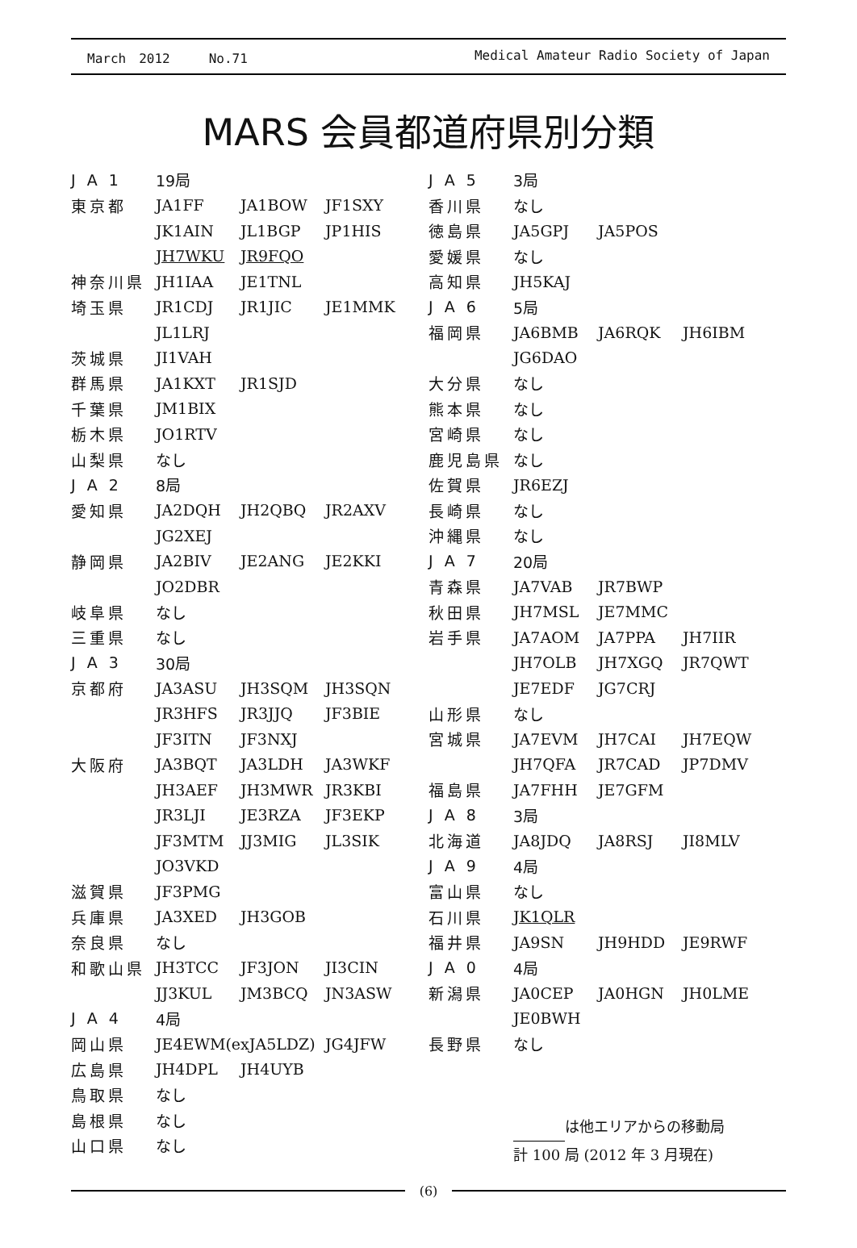March　2012　　　No.71 Medical Amateur Radio Society of Japan
MARS 会員都道府県別分類
| J A 1 | 19局 | | |
| 東京都 | JA1FF | JA1BOW | JF1SXY |
| | JK1AIN | JL1BGP | JP1HIS |
| | JH7WKU | JR9FQO | |
| 神奈川県 | JH1IAA | JE1TNL | |
| 埼玉県 | JR1CDJ | JR1JIC | JE1MMK |
| | JL1LRJ | | |
| 茨城県 | JI1VAH | | |
| 群馬県 | JA1KXT | JR1SJD | |
| 千葉県 | JM1BIX | | |
| 栃木県 | JO1RTV | | |
| 山梨県 | なし | | |
| J A 2 | 8局 | | |
| 愛知県 | JA2DQH | JH2QBQ | JR2AXV |
| | JG2XEJ | | |
| 静岡県 | JA2BIV | JE2ANG | JE2KKI |
| | JO2DBR | | |
| 岐阜県 | なし | | |
| 三重県 | なし | | |
| J A 3 | 30局 | | |
| 京都府 | JA3ASU | JH3SQM | JH3SQN |
| | JR3HFS | JR3JJQ | JF3BIE |
| | JF3ITN | JF3NXJ | |
| 大阪府 | JA3BQT | JA3LDH | JA3WKF |
| | JH3AEF | JH3MWR | JR3KBI |
| | JR3LJI | JE3RZA | JF3EKP |
| | JF3MTM | JJ3MIG | JL3SIK |
| | JO3VKD | | |
| 滋賀県 | JF3PMG | | |
| 兵庫県 | JA3XED | JH3GOB | |
| 奈良県 | なし | | |
| 和歌山県 | JH3TCC | JF3JON | JI3CIN |
| | JJ3KUL | JM3BCQ | JN3ASW |
| J A 4 | 4局 | | |
| 岡山県 | JE4EWM(exJA5LDZ) | | JG4JFW |
| 広島県 | JH4DPL | JH4UYB | |
| 鳥取県 | なし | | |
| 島根県 | なし | | |
| 山口県 | なし | | |
| J A 5 | 3局 | | |
| 香川県 | なし | | |
| 徳島県 | JA5GPJ | JA5POS | |
| 愛媛県 | なし | | |
| 高知県 | JH5KAJ | | |
| J A 6 | 5局 | | |
| 福岡県 | JA6BMB | JA6RQK | JH6IBM |
| | JG6DAO | | |
| 大分県 | なし | | |
| 熊本県 | なし | | |
| 宮崎県 | なし | | |
| 鹿児島県 | なし | | |
| 佐賀県 | JR6EZJ | | |
| 長崎県 | なし | | |
| 沖縄県 | なし | | |
| J A 7 | 20局 | | |
| 青森県 | JA7VAB | JR7BWP | |
| 秋田県 | JH7MSL | JE7MMC | |
| 岩手県 | JA7AOM | JA7PPA | JH7IIR |
| | JH7OLB | JH7XGQ | JR7QWT |
| | JE7EDF | JG7CRJ | |
| 山形県 | なし | | |
| 宮城県 | JA7EVM | JH7CAI | JH7EQW |
| | JH7QFA | JR7CAD | JP7DMV |
| 福島県 | JA7FHH | JE7GFM | |
| J A 8 | 3局 | | |
| 北海道 | JA8JDQ | JA8RSJ | JI8MLV |
| J A 9 | 4局 | | |
| 富山県 | なし | | |
| 石川県 | JK1QLR | | |
| 福井県 | JA9SN | JH9HDD | JE9RWF |
| J A 0 | 4局 | | |
| 新潟県 | JA0CEP | JA0HGN | JH0LME |
| | JE0BWH | | |
| 長野県 | なし | | |
は他エリアからの移動局
計 100 局 (2012 年 3 月現在)
(6)